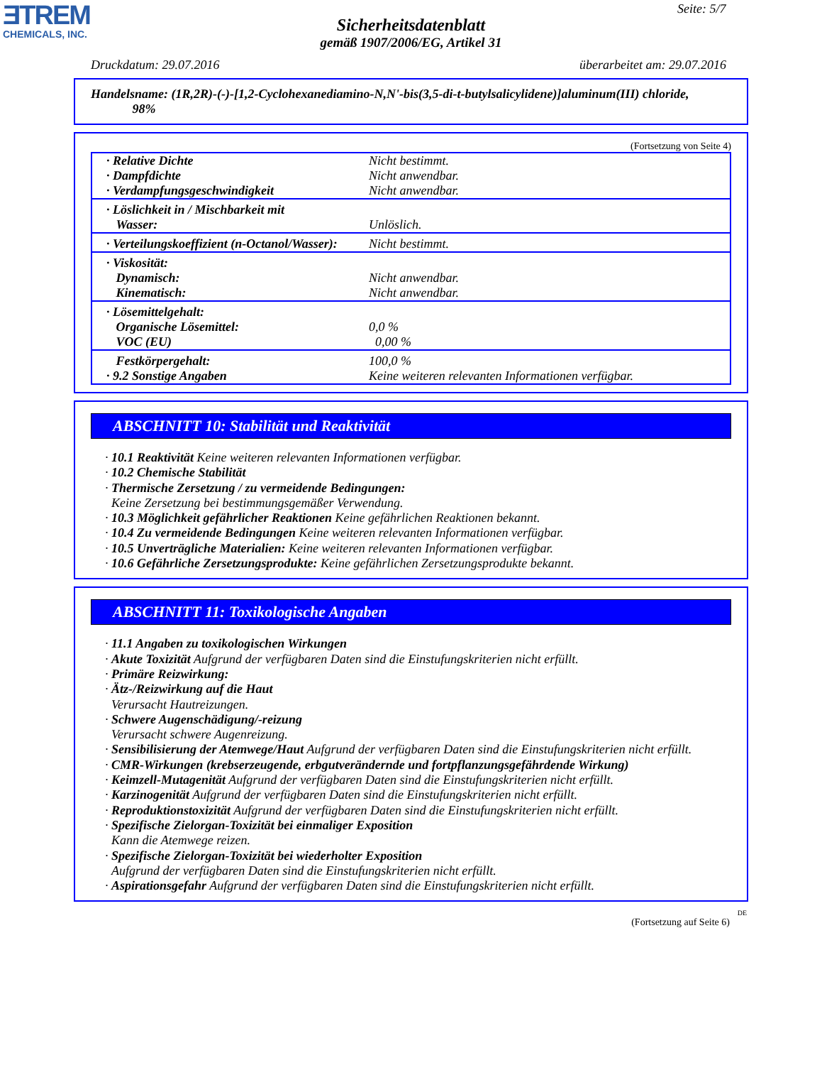ƎTREM
CHEMICALS, INC.
Seite: 5/7
Sicherheitsdatenblatt
gemäß 1907/2006/EG, Artikel 31
Druckdatum: 29.07.2016 überarbeitet am: 29.07.2016
Handelsname: (1R,2R)-(-)-[1,2-Cyclohexanediamino-N,N'-bis(3,5-di-t-butylsalicylidene)]aluminum(III) chloride,
98%
(Fortsetzung von Seite 4)
| · Relative Dichte · Dampfdichte · Verdampfungsgeschwindigkeit | Nicht bestimmt. Nicht anwendbar. Nicht anwendbar. |
| · Löslichkeit in / Mischbarkeit mit Wasser: | Unlöslich. |
| · Verteilungskoeffizient (n-Octanol/Wasser): | Nicht bestimmt. |
| · Viskosität: Dynamisch: Kinematisch: | Nicht anwendbar. Nicht anwendbar. |
| · Lösemittelgehalt: Organische Lösemittel: VOC (EU) | 0,0 % 0,00 % |
| Festkörpergehalt: · 9.2 Sonstige Angaben | 100,0 % Keine weiteren relevanten Informationen verfügbar. |
ABSCHNITT 10: Stabilität und Reaktivität
· 10.1 Reaktivität Keine weiteren relevanten Informationen verfügbar.
· 10.2 Chemische Stabilität
· Thermische Zersetzung / zu vermeidende Bedingungen:
Keine Zersetzung bei bestimmungsgemäßer Verwendung.
· 10.3 Möglichkeit gefährlicher Reaktionen Keine gefährlichen Reaktionen bekannt.
· 10.4 Zu vermeidende Bedingungen Keine weiteren relevanten Informationen verfügbar.
· 10.5 Unverträgliche Materialien: Keine weiteren relevanten Informationen verfügbar.
· 10.6 Gefährliche Zersetzungsprodukte: Keine gefährlichen Zersetzungsprodukte bekannt.
ABSCHNITT 11: Toxikologische Angaben
· 11.1 Angaben zu toxikologischen Wirkungen
· Akute Toxizität Aufgrund der verfügbaren Daten sind die Einstufungskriterien nicht erfüllt.
· Primäre Reizwirkung:
· Ätz-/Reizwirkung auf die Haut
Verursacht Hautreizungen.
· Schwere Augenschädigung/-reizung
Verursacht schwere Augenreizung.
· Sensibilisierung der Atemwege/Haut Aufgrund der verfügbaren Daten sind die Einstufungskriterien nicht erfüllt.
· CMR-Wirkungen (krebserzeugende, erbgutverändernde und fortpflanzungsgefährdende Wirkung)
· Keimzell-Mutagenität Aufgrund der verfügbaren Daten sind die Einstufungskriterien nicht erfüllt.
· Karzinogenität Aufgrund der verfügbaren Daten sind die Einstufungskriterien nicht erfüllt.
· Reproduktionstoxizität Aufgrund der verfügbaren Daten sind die Einstufungskriterien nicht erfüllt.
· Spezifische Zielorgan-Toxizität bei einmaliger Exposition
Kann die Atemwege reizen.
· Spezifische Zielorgan-Toxizität bei wiederholter Exposition
Aufgrund der verfügbaren Daten sind die Einstufungskriterien nicht erfüllt.
· Aspirationsgefahr Aufgrund der verfügbaren Daten sind die Einstufungskriterien nicht erfüllt.
DE
(Fortsetzung auf Seite 6)